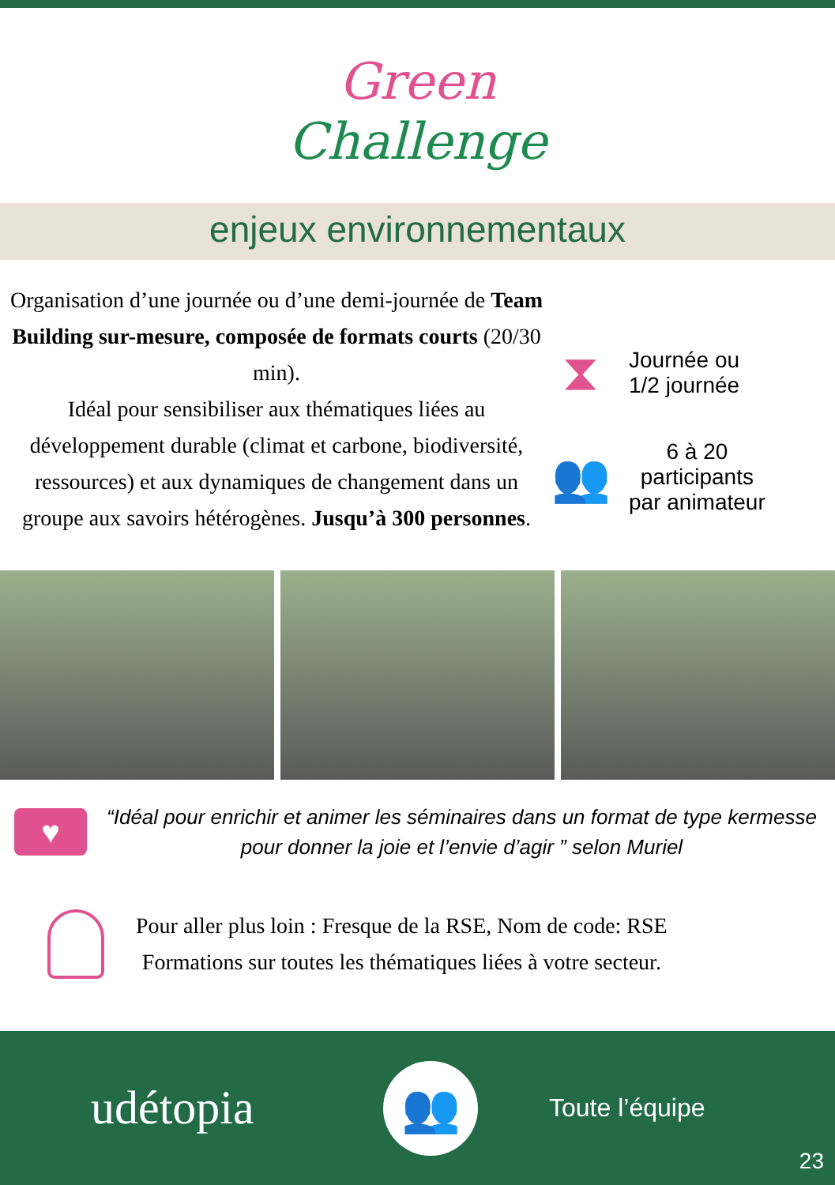Green
Challenge
enjeux environnementaux
Organisation d’une journée ou d’une demi-journée de Team Building sur-mesure, composée de formats courts (20/30 min).
Idéal pour sensibiliser aux thématiques liées au développement durable (climat et carbone, biodiversité, ressources) et aux dynamiques de changement dans un groupe aux savoirs hétérogènes. Jusqu’à 300 personnes.
⧗
Journée ou
1/2 journée
👥
6 à 20
participants
par animateur
♥
“Idéal pour enrichir et animer les séminaires dans un format de type kermesse pour donner la joie et l’envie d’agir ” selon Muriel
Pour aller plus loin : Fresque de la RSE, Nom de code: RSE
Formations sur toutes les thématiques liées à votre secteur.
udétopia
👥
Toute l’équipe
23